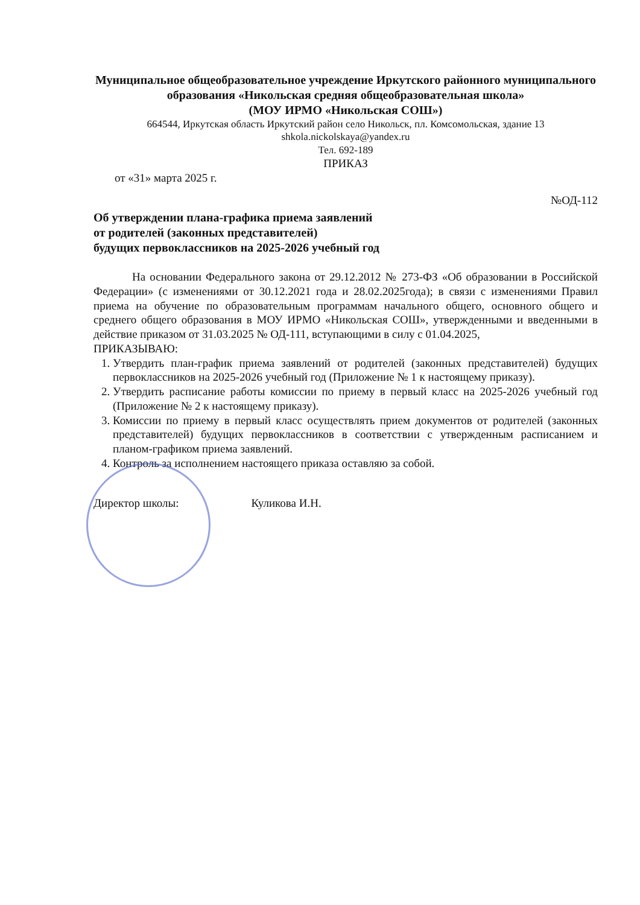Муниципальное общеобразовательное учреждение Иркутского районного муниципального образования «Никольская средняя общеобразовательная школа»
(МОУ ИРМО «Никольская СОШ»)
664544, Иркутская область Иркутский район село Никольск, пл. Комсомольская, здание 13
shkola.nickolskaya@yandex.ru
Тел. 692-189
ПРИКАЗ
от «31» марта 2025 г.
№ОД-112
Об утверждении плана-графика приема заявлений
от родителей (законных представителей)
будущих первоклассников на 2025-2026 учебный год
На основании Федерального закона от 29.12.2012 № 273-ФЗ «Об образовании в Российской Федерации» (с изменениями от 30.12.2021 года и 28.02.2025года); в связи с изменениями Правил приема на обучение по образовательным программам начального общего, основного общего и среднего общего образования в МОУ ИРМО «Никольская СОШ», утвержденными и введенными в действие приказом от 31.03.2025 № ОД-111, вступающими в силу с 01.04.2025,
ПРИКАЗЫВАЮ:
1. Утвердить план-график приема заявлений от родителей (законных представителей) будущих первоклассников на 2025-2026 учебный год (Приложение № 1 к настоящему приказу).
2. Утвердить расписание работы комиссии по приему в первый класс на 2025-2026 учебный год (Приложение № 2 к настоящему приказу).
3. Комиссии по приему в первый класс осуществлять прием документов от родителей (законных представителей) будущих первоклассников в соответствии с утвержденным расписанием и планом-графиком приема заявлений.
4. Контроль за исполнением настоящего приказа оставляю за собой.
Директор школы: Куликова И.Н.